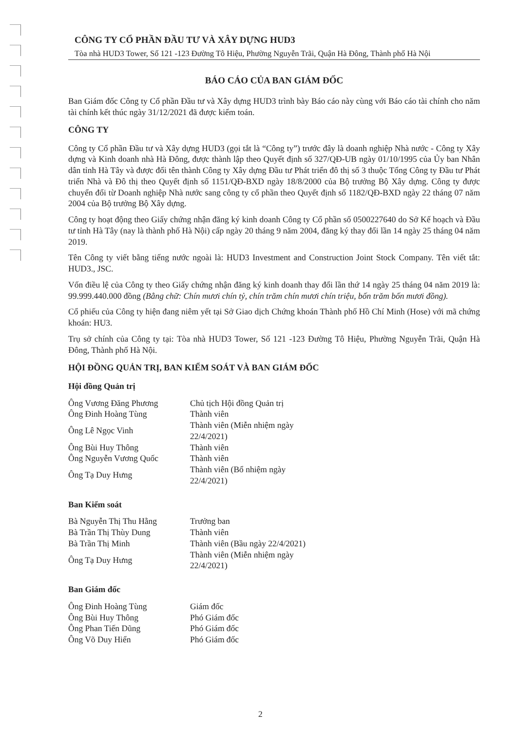CÔNG TY CỔ PHẦN ĐẦU TƯ VÀ XÂY DỰNG HUD3
Tòa nhà HUD3 Tower, Số 121 -123 Đường Tô Hiệu, Phường Nguyễn Trãi, Quận Hà Đông, Thành phố Hà Nội
BÁO CÁO CỦA BAN GIÁM ĐỐC
Ban Giám đốc Công ty Cổ phần Đầu tư và Xây dựng HUD3 trình bày Báo cáo này cùng với Báo cáo tài chính cho năm tài chính kết thúc ngày 31/12/2021 đã được kiểm toán.
CÔNG TY
Công ty Cổ phần Đầu tư và Xây dựng HUD3 (gọi tắt là “Công ty”) trước đây là doanh nghiệp Nhà nước - Công ty Xây dựng và Kinh doanh nhà Hà Đông, được thành lập theo Quyết định số 327/QĐ-UB ngày 01/10/1995 của Ủy ban Nhân dân tỉnh Hà Tây và được đổi tên thành Công ty Xây dựng Đầu tư Phát triển đô thị số 3 thuộc Tổng Công ty Đầu tư Phát triển Nhà và Đô thị theo Quyết định số 1151/QĐ-BXD ngày 18/8/2000 của Bộ trưởng Bộ Xây dựng. Công ty được chuyển đổi từ Doanh nghiệp Nhà nước sang công ty cổ phần theo Quyết định số 1182/QĐ-BXD ngày 22 tháng 07 năm 2004 của Bộ trưởng Bộ Xây dựng.
Công ty hoạt động theo Giấy chứng nhận đăng ký kinh doanh Công ty Cổ phần số 0500227640 do Sở Kế hoạch và Đầu tư tỉnh Hà Tây (nay là thành phố Hà Nội) cấp ngày 20 tháng 9 năm 2004, đăng ký thay đổi lần 14 ngày 25 tháng 04 năm 2019.
Tên Công ty viết bằng tiếng nước ngoài là: HUD3 Investment and Construction Joint Stock Company. Tên viết tắt: HUD3., JSC.
Vốn điều lệ của Công ty theo Giấy chứng nhận đăng ký kinh doanh thay đổi lần thứ 14 ngày 25 tháng 04 năm 2019 là: 99.999.440.000 đồng (Bằng chữ: Chín mươi chín tỷ, chín trăm chín mươi chín triệu, bốn trăm bốn mươi đồng).
Cổ phiếu của Công ty hiện đang niêm yết tại Sở Giao dịch Chứng khoán Thành phố Hồ Chí Minh (Hose) với mã chứng khoán: HU3.
Trụ sở chính của Công ty tại: Tòa nhà HUD3 Tower, Số 121 -123 Đường Tô Hiệu, Phường Nguyễn Trãi, Quận Hà Đông, Thành phố Hà Nội.
HỘI ĐỒNG QUẢN TRỊ, BAN KIỂM SOÁT VÀ BAN GIÁM ĐỐC
Hội đồng Quản trị
| Ông Vương Đăng Phương | Chủ tịch Hội đồng Quản trị |
| Ông Đinh Hoàng Tùng | Thành viên |
| Ông Lê Ngọc Vinh | Thành viên (Miễn nhiệm ngày 22/4/2021) |
| Ông Bùi Huy Thông | Thành viên |
| Ông Nguyễn Vương Quốc | Thành viên |
| Ông Tạ Duy Hưng | Thành viên (Bổ nhiệm ngày 22/4/2021) |
Ban Kiểm soát
| Bà Nguyễn Thị Thu Hằng | Trưởng ban |
| Bà Trần Thị Thùy Dung | Thành viên |
| Bà Trần Thị Minh | Thành viên (Bầu ngày 22/4/2021) |
| Ông Tạ Duy Hưng | Thành viên (Miễn nhiệm ngày 22/4/2021) |
Ban Giám đốc
| Ông Đinh Hoàng Tùng | Giám đốc |
| Ông Bùi Huy Thông | Phó Giám đốc |
| Ông Phan Tiến Dũng | Phó Giám đốc |
| Ông Võ Duy Hiển | Phó Giám đốc |
2